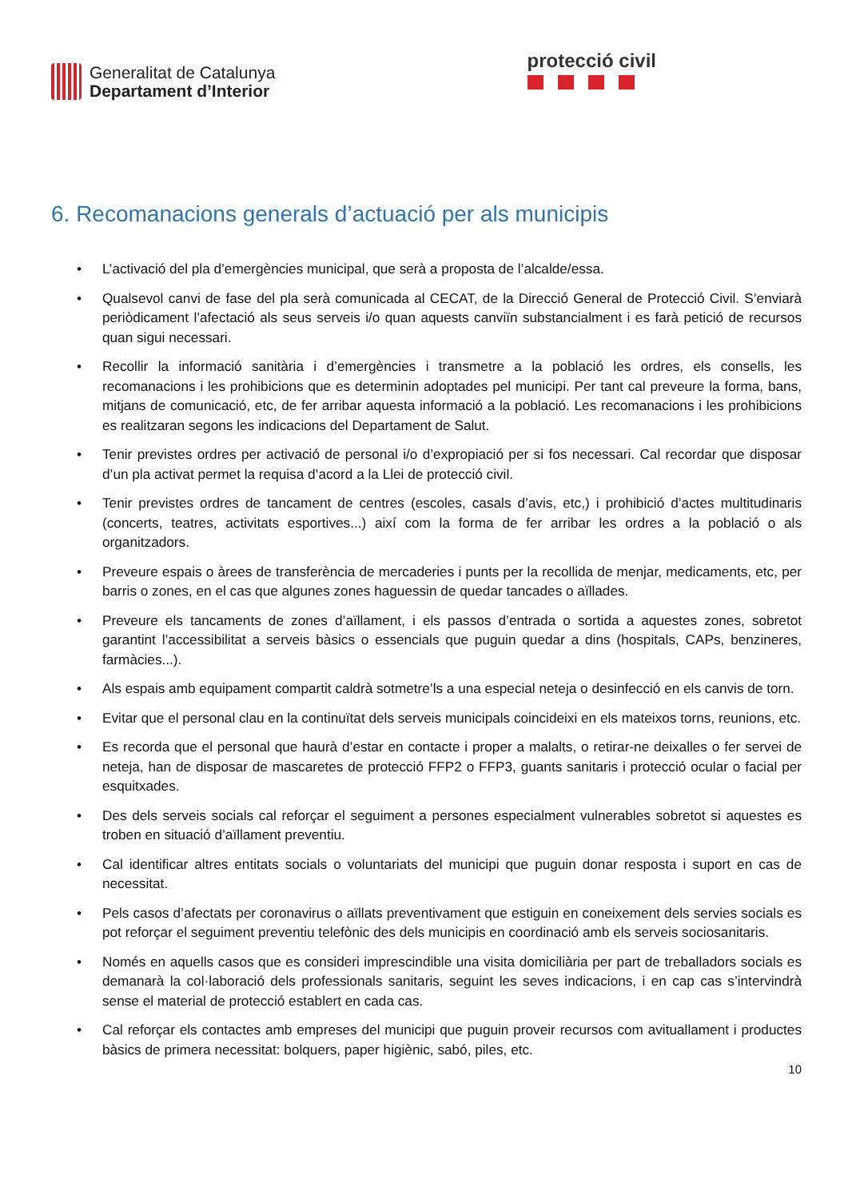Generalitat de Catalunya
Departament d’Interior
protecció civil
6. Recomanacions generals d’actuació per als municipis
• L’activació del pla d’emergències municipal, que serà a proposta de l’alcalde/essa.
• Qualsevol canvi de fase del pla serà comunicada al CECAT, de la Direcció General de Protecció Civil. S’enviarà periòdicament l’afectació als seus serveis i/o quan aquests canviïn substancialment i es farà petició de recursos quan sigui necessari.
• Recollir la informació sanitària i d’emergències i transmetre a la població les ordres, els consells, les recomanacions i les prohibicions que es determinin adoptades pel municipi. Per tant cal preveure la forma, bans, mitjans de comunicació, etc, de fer arribar aquesta informació a la població. Les recomanacions i les prohibicions es realitzaran segons les indicacions del Departament de Salut.
• Tenir previstes ordres per activació de personal i/o d’expropiació per si fos necessari. Cal recordar que disposar d’un pla activat permet la requisa d’acord a la Llei de protecció civil.
• Tenir previstes ordres de tancament de centres (escoles, casals d’avis, etc,) i prohibició d’actes multitudinaris (concerts, teatres, activitats esportives...) així com la forma de fer arribar les ordres a la població o als organitzadors.
• Preveure espais o àrees de transferència de mercaderies i punts per la recollida de menjar, medicaments, etc, per barris o zones, en el cas que algunes zones haguessin de quedar tancades o aïllades.
• Preveure els tancaments de zones d’aïllament, i els passos d’entrada o sortida a aquestes zones, sobretot garantint l’accessibilitat a serveis bàsics o essencials que puguin quedar a dins (hospitals, CAPs, benzineres, farmàcies...).
• Als espais amb equipament compartit caldrà sotmetre’ls a una especial neteja o desinfecció en els canvis de torn.
• Evitar que el personal clau en la continuïtat dels serveis municipals coincideixi en els mateixos torns, reunions, etc.
• Es recorda que el personal que haurà d’estar en contacte i proper a malalts, o retirar-ne deixalles o fer servei de neteja, han de disposar de mascaretes de protecció FFP2 o FFP3, guants sanitaris i protecció ocular o facial per esquitxades.
• Des dels serveis socials cal reforçar el seguiment a persones especialment vulnerables sobretot si aquestes es troben en situació d’aïllament preventiu.
• Cal identificar altres entitats socials o voluntariats del municipi que puguin donar resposta i suport en cas de necessitat.
• Pels casos d’afectats per coronavirus o aïllats preventivament que estiguin en coneixement dels servies socials es pot reforçar el seguiment preventiu telefònic des dels municipis en coordinació amb els serveis sociosanitaris.
• Només en aquells casos que es consideri imprescindible una visita domiciliària per part de treballadors socials es demanarà la col·laboració dels professionals sanitaris, seguint les seves indicacions, i en cap cas s’intervindrà sense el material de protecció establert en cada cas.
• Cal reforçar els contactes amb empreses del municipi que puguin proveir recursos com avituallament i productes bàsics de primera necessitat: bolquers, paper higiènic, sabó, piles, etc.
10